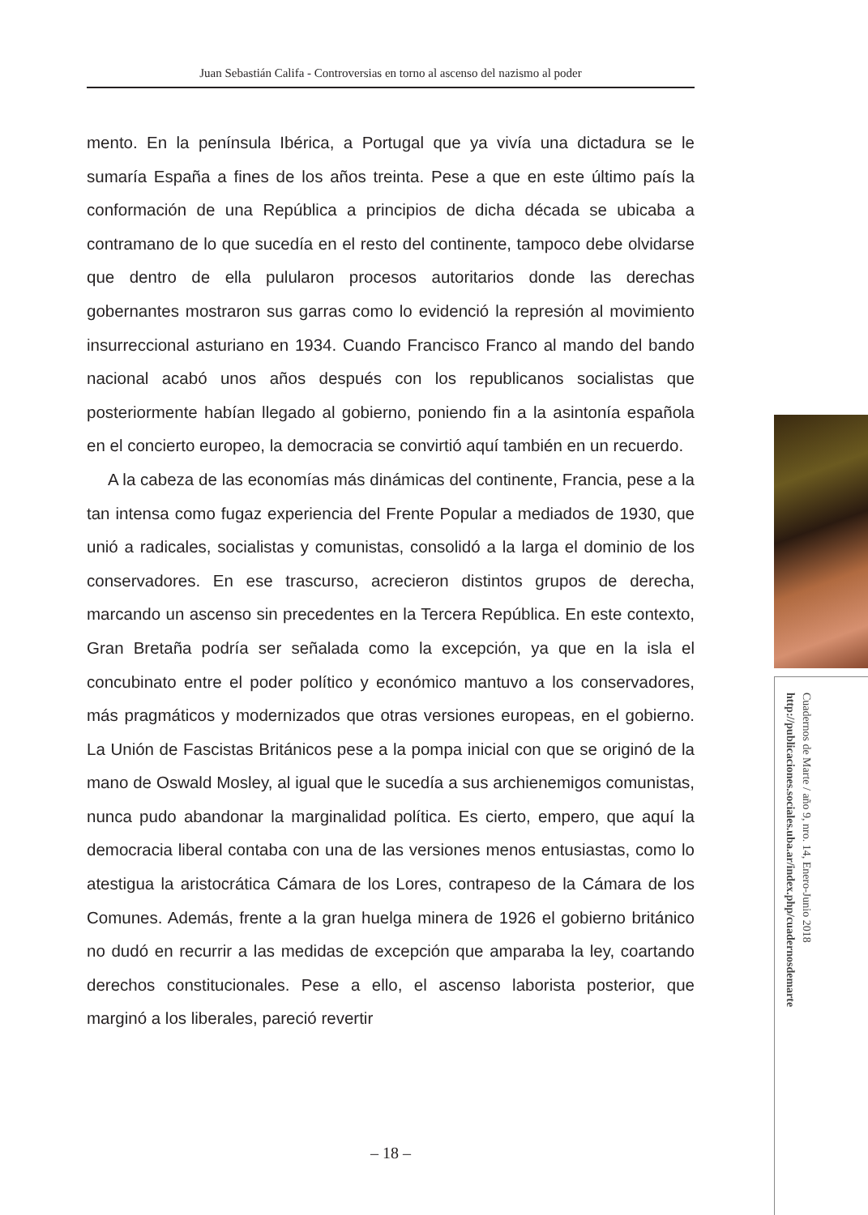Juan Sebastián Califa - Controversias en torno al ascenso del nazismo al poder
mento. En la península Ibérica, a Portugal que ya vivía una dictadura se le sumaría España a fines de los años treinta. Pese a que en este último país la conformación de una República a principios de dicha década se ubicaba a contramano de lo que sucedía en el resto del continente, tampoco debe olvidarse que dentro de ella pulularon procesos autoritarios donde las derechas gobernantes mostraron sus garras como lo evidenció la represión al movimiento insurreccional asturiano en 1934. Cuando Francisco Franco al mando del bando nacional acabó unos años después con los republicanos socialistas que posteriormente habían llegado al gobierno, poniendo fin a la asintonía española en el concierto europeo, la democracia se convirtió aquí también en un recuerdo.
A la cabeza de las economías más dinámicas del continente, Francia, pese a la tan intensa como fugaz experiencia del Frente Popular a mediados de 1930, que unió a radicales, socialistas y comunistas, consolidó a la larga el dominio de los conservadores. En ese trascurso, acrecieron distintos grupos de derecha, marcando un ascenso sin precedentes en la Tercera República. En este contexto, Gran Bretaña podría ser señalada como la excepción, ya que en la isla el concubinato entre el poder político y económico mantuvo a los conservadores, más pragmáticos y modernizados que otras versiones europeas, en el gobierno. La Unión de Fascistas Británicos pese a la pompa inicial con que se originó de la mano de Oswald Mosley, al igual que le sucedía a sus archienemigos comunistas, nunca pudo abandonar la marginalidad política. Es cierto, empero, que aquí la democracia liberal contaba con una de las versiones menos entusiastas, como lo atestigua la aristocrática Cámara de los Lores, contrapeso de la Cámara de los Comunes. Además, frente a la gran huelga minera de 1926 el gobierno británico no dudó en recurrir a las medidas de excepción que amparaba la ley, coartando derechos constitucionales. Pese a ello, el ascenso laborista posterior, que marginó a los liberales, pareció revertir
– 18 –
Cuadernos de Marte / año 9, nro. 14, Enero-Junio 2018
http://publicaciones.sociales.uba.ar/index.php/cuadernosdemarte